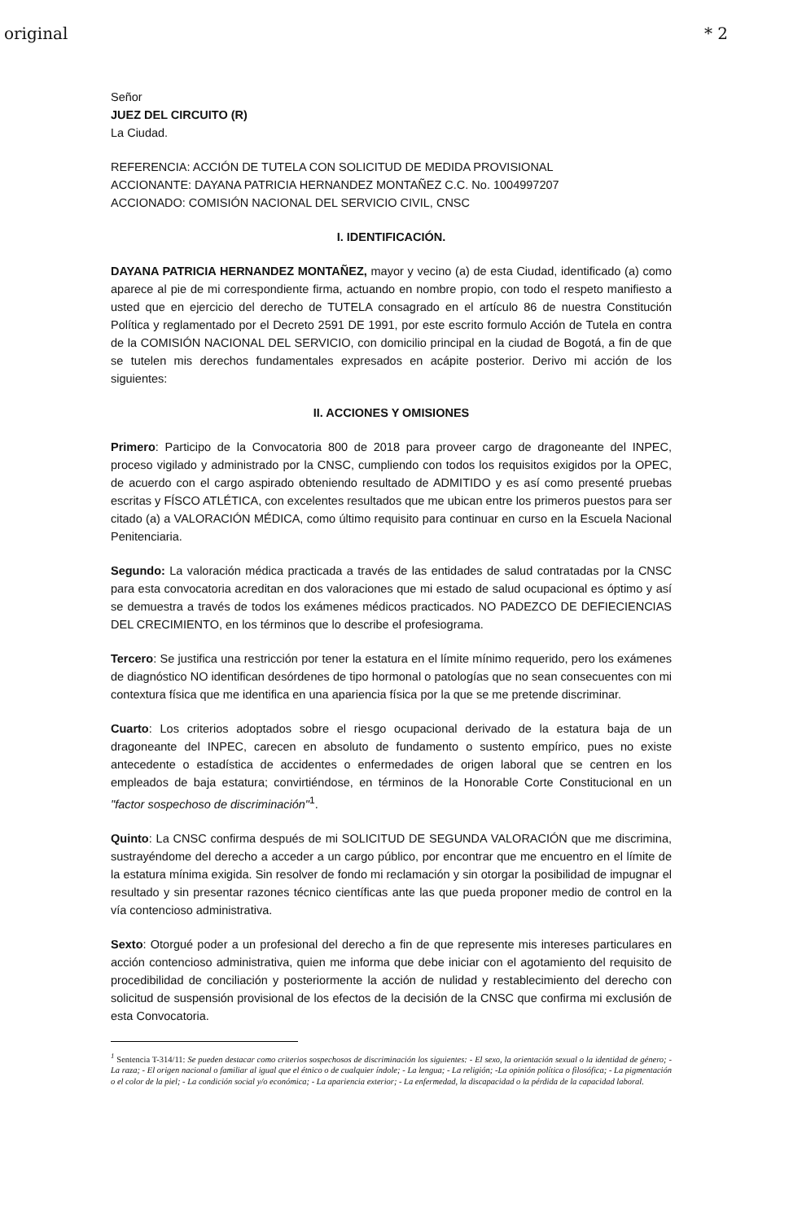original * 2
Señor
JUEZ DEL CIRCUITO (R)
La Ciudad.
REFERENCIA: ACCIÓN DE TUTELA CON SOLICITUD DE MEDIDA PROVISIONAL
ACCIONANTE: DAYANA PATRICIA HERNANDEZ MONTAÑEZ C.C. No. 1004997207
ACCIONADO: COMISIÓN NACIONAL DEL SERVICIO CIVIL, CNSC
I. IDENTIFICACIÓN.
DAYANA PATRICIA HERNANDEZ MONTAÑEZ, mayor y vecino (a) de esta Ciudad, identificado (a) como aparece al pie de mi correspondiente firma, actuando en nombre propio, con todo el respeto manifiesto a usted que en ejercicio del derecho de TUTELA consagrado en el artículo 86 de nuestra Constitución Política y reglamentado por el Decreto 2591 DE 1991, por este escrito formulo Acción de Tutela en contra de la COMISIÓN NACIONAL DEL SERVICIO, con domicilio principal en la ciudad de Bogotá, a fin de que se tutelen mis derechos fundamentales expresados en acápite posterior. Derivo mi acción de los siguientes:
II. ACCIONES Y OMISIONES
Primero: Participo de la Convocatoria 800 de 2018 para proveer cargo de dragoneante del INPEC, proceso vigilado y administrado por la CNSC, cumpliendo con todos los requisitos exigidos por la OPEC, de acuerdo con el cargo aspirado obteniendo resultado de ADMITIDO y es así como presenté pruebas escritas y FÍSCO ATLÉTICA, con excelentes resultados que me ubican entre los primeros puestos para ser citado (a) a VALORACIÓN MÉDICA, como último requisito para continuar en curso en la Escuela Nacional Penitenciaria.
Segundo: La valoración médica practicada a través de las entidades de salud contratadas por la CNSC para esta convocatoria acreditan en dos valoraciones que mi estado de salud ocupacional es óptimo y así se demuestra a través de todos los exámenes médicos practicados. NO PADEZCO DE DEFIECIENCIAS DEL CRECIMIENTO, en los términos que lo describe el profesiograma.
Tercero: Se justifica una restricción por tener la estatura en el límite mínimo requerido, pero los exámenes de diagnóstico NO identifican desórdenes de tipo hormonal o patologías que no sean consecuentes con mi contextura física que me identifica en una apariencia física por la que se me pretende discriminar.
Cuarto: Los criterios adoptados sobre el riesgo ocupacional derivado de la estatura baja de un dragoneante del INPEC, carecen en absoluto de fundamento o sustento empírico, pues no existe antecedente o estadística de accidentes o enfermedades de origen laboral que se centren en los empleados de baja estatura; convirtiéndose, en términos de la Honorable Corte Constitucional en un "factor sospechoso de discriminación"<sup>1</sup>.
Quinto: La CNSC confirma después de mi SOLICITUD DE SEGUNDA VALORACIÓN que me discrimina, sustrayéndome del derecho a acceder a un cargo público, por encontrar que me encuentro en el límite de la estatura mínima exigida. Sin resolver de fondo mi reclamación y sin otorgar la posibilidad de impugnar el resultado y sin presentar razones técnico científicas ante las que pueda proponer medio de control en la vía contencioso administrativa.
Sexto: Otorgué poder a un profesional del derecho a fin de que represente mis intereses particulares en acción contencioso administrativa, quien me informa que debe iniciar con el agotamiento del requisito de procedibilidad de conciliación y posteriormente la acción de nulidad y restablecimiento del derecho con solicitud de suspensión provisional de los efectos de la decisión de la CNSC que confirma mi exclusión de esta Convocatoria.
<sup>1</sup> Sentencia T-314/11: Se pueden destacar como criterios sospechosos de discriminación los siguientes: - El sexo, la orientación sexual o la identidad de género; - La raza; - El origen nacional o familiar al igual que el étnico o de cualquier índole; - La lengua; - La religión; -La opinión política o filosófica; - La pigmentación o el color de la piel; - La condición social y/o económica; - La apariencia exterior; - La enfermedad, la discapacidad o la pérdida de la capacidad laboral.